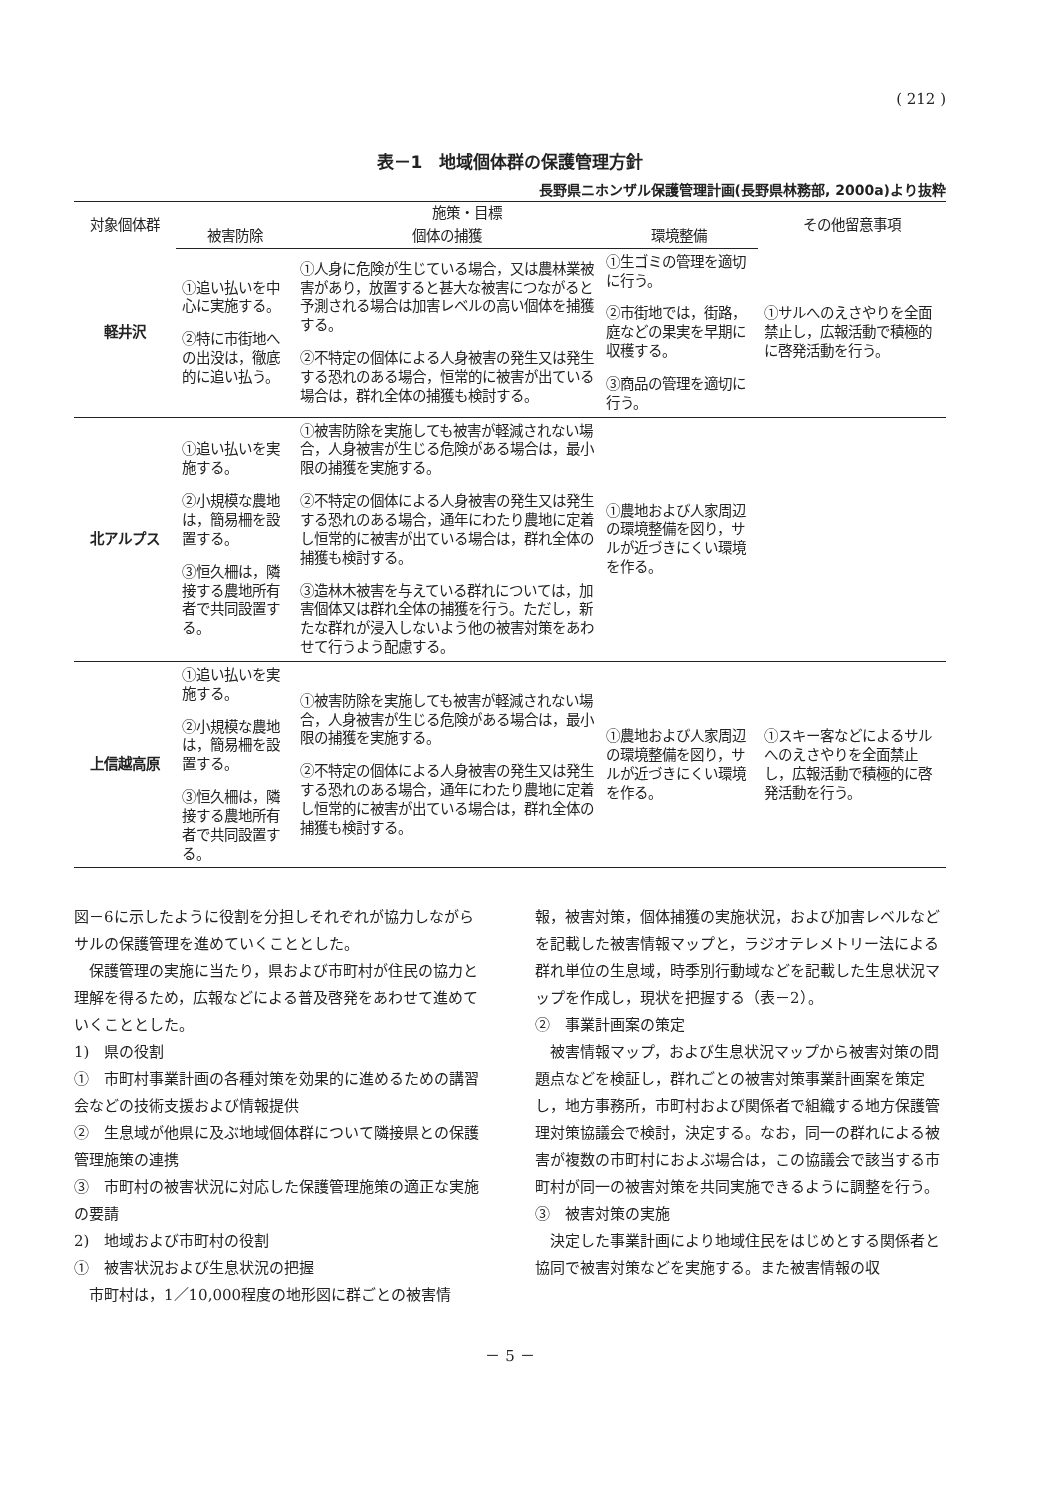( 212 )
表－1　地域個体群の保護管理方針
長野県ニホンザル保護管理計画(長野県林務部, 2000a)より抜粋
| 対象個体群 | 施策・目標 | | | その他留意事項 |
| --- | --- | --- | --- | --- |
| | 被害防除 | 個体の捕獲 | 環境整備 | |
| 軽井沢 | ①追い払いを中心に実施する。 ②特に市街地への出没は，徹底的に追い払う。 | ①人身に危険が生じている場合，又は農林業被害があり，放置すると甚大な被害につながると予測される場合は加害レベルの高い個体を捕獲する。 ②不特定の個体による人身被害の発生又は発生する恐れのある場合，恒常的に被害が出ている場合は，群れ全体の捕獲も検討する。 | ①生ゴミの管理を適切に行う。 ②市街地では，街路，庭などの果実を早期に収穫する。 ③商品の管理を適切に行う。 | ①サルへのえさやりを全面禁止し，広報活動で積極的に啓発活動を行う。 |
| 北アルプス | ①追い払いを実施する。 ②小規模な農地は，簡易柵を設置する。 ③恒久柵は，隣接する農地所有者で共同設置する。 | ①被害防除を実施しても被害が軽減されない場合，人身被害が生じる危険がある場合は，最小限の捕獲を実施する。 ②不特定の個体による人身被害の発生又は発生する恐れのある場合，通年にわたり農地に定着し恒常的に被害が出ている場合は，群れ全体の捕獲も検討する。 ③造林木被害を与えている群れについては，加害個体又は群れ全体の捕獲を行う。ただし，新たな群れが浸入しないよう他の被害対策をあわせて行うよう配慮する。 | ①農地および人家周辺の環境整備を図り，サルが近づきにくい環境を作る。 | |
| 上信越高原 | ①追い払いを実施する。 ②小規模な農地は，簡易柵を設置する。 ③恒久柵は，隣接する農地所有者で共同設置する。 | ①被害防除を実施しても被害が軽減されない場合，人身被害が生じる危険がある場合は，最小限の捕獲を実施する。 ②不特定の個体による人身被害の発生又は発生する恐れのある場合，通年にわたり農地に定着し恒常的に被害が出ている場合は，群れ全体の捕獲も検討する。 | ①農地および人家周辺の環境整備を図り，サルが近づきにくい環境を作る。 | ①スキー客などによるサルへのえさやりを全面禁止し，広報活動で積極的に啓発活動を行う。 |
図－6に示したように役割を分担しそれぞれが協力しながらサルの保護管理を進めていくこととした。
　保護管理の実施に当たり，県および市町村が住民の協力と理解を得るため，広報などによる普及啓発をあわせて進めていくこととした。
1)　県の役割
①　市町村事業計画の各種対策を効果的に進めるための講習会などの技術支援および情報提供
②　生息域が他県に及ぶ地域個体群について隣接県との保護管理施策の連携
③　市町村の被害状況に対応した保護管理施策の適正な実施の要請
2)　地域および市町村の役割
①　被害状況および生息状況の把握
　市町村は，1／10,000程度の地形図に群ごとの被害情
報，被害対策，個体捕獲の実施状況，および加害レベルなどを記載した被害情報マップと，ラジオテレメトリー法による群れ単位の生息域，時季別行動域などを記載した生息状況マップを作成し，現状を把握する（表－2）。
②　事業計画案の策定
　被害情報マップ，および生息状況マップから被害対策の問題点などを検証し，群れごとの被害対策事業計画案を策定し，地方事務所，市町村および関係者で組織する地方保護管理対策協議会で検討，決定する。なお，同一の群れによる被害が複数の市町村におよぶ場合は，この協議会で該当する市町村が同一の被害対策を共同実施できるように調整を行う。
③　被害対策の実施
　決定した事業計画により地域住民をはじめとする関係者と協同で被害対策などを実施する。また被害情報の収
－ 5 －